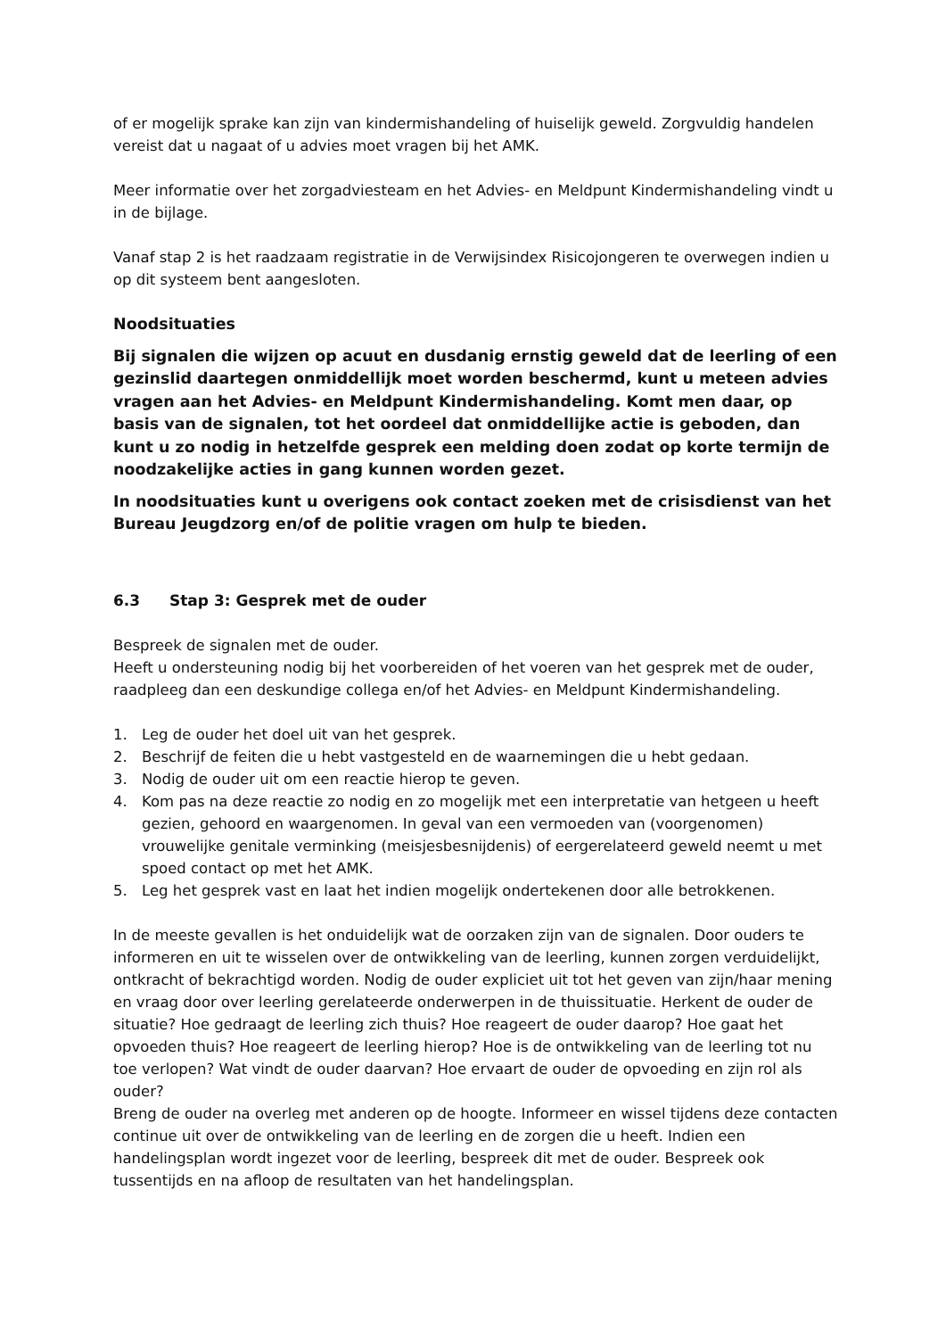of er mogelijk sprake kan zijn van kindermishandeling of huiselijk geweld. Zorgvuldig handelen vereist dat u nagaat of u advies moet vragen bij het AMK.
Meer informatie over het zorgadviesteam en het Advies- en Meldpunt Kindermishandeling vindt u in de bijlage.
Vanaf stap 2 is het raadzaam registratie in de Verwijsindex Risicojongeren te overwegen indien u op dit systeem bent aangesloten.
Noodsituaties
Bij signalen die wijzen op acuut en dusdanig ernstig geweld dat de leerling of een gezinslid daartegen onmiddellijk moet worden beschermd, kunt u meteen advies vragen aan het Advies- en Meldpunt Kindermishandeling. Komt men daar, op basis van de signalen, tot het oordeel dat onmiddellijke actie is geboden, dan kunt u zo nodig in hetzelfde gesprek een melding doen zodat op korte termijn de noodzakelijke acties in gang kunnen worden gezet.
In noodsituaties kunt u overigens ook contact zoeken met de crisisdienst van het Bureau Jeugdzorg en/of de politie vragen om hulp te bieden.
6.3 Stap 3: Gesprek met de ouder
Bespreek de signalen met de ouder.
Heeft u ondersteuning nodig bij het voorbereiden of het voeren van het gesprek met de ouder, raadpleeg dan een deskundige collega en/of het Advies- en Meldpunt Kindermishandeling.
1. Leg de ouder het doel uit van het gesprek.
2. Beschrijf de feiten die u hebt vastgesteld en de waarnemingen die u hebt gedaan.
3. Nodig de ouder uit om een reactie hierop te geven.
4. Kom pas na deze reactie zo nodig en zo mogelijk met een interpretatie van hetgeen u heeft gezien, gehoord en waargenomen. In geval van een vermoeden van (voorgenomen) vrouwelijke genitale verminking (meisjesbesnijdenis) of eergerelateerd geweld neemt u met spoed contact op met het AMK.
5. Leg het gesprek vast en laat het indien mogelijk ondertekenen door alle betrokkenen.
In de meeste gevallen is het onduidelijk wat de oorzaken zijn van de signalen. Door ouders te informeren en uit te wisselen over de ontwikkeling van de leerling, kunnen zorgen verduidelijkt, ontkracht of bekrachtigd worden. Nodig de ouder expliciet uit tot het geven van zijn/haar mening en vraag door over leerling gerelateerde onderwerpen in de thuissituatie. Herkent de ouder de situatie? Hoe gedraagt de leerling zich thuis? Hoe reageert de ouder daarop? Hoe gaat het opvoeden thuis? Hoe reageert de leerling hierop? Hoe is de ontwikkeling van de leerling tot nu toe verlopen? Wat vindt de ouder daarvan? Hoe ervaart de ouder de opvoeding en zijn rol als ouder?
Breng de ouder na overleg met anderen op de hoogte. Informeer en wissel tijdens deze contacten continue uit over de ontwikkeling van de leerling en de zorgen die u heeft. Indien een handelingsplan wordt ingezet voor de leerling, bespreek dit met de ouder. Bespreek ook tussentijds en na afloop de resultaten van het handelingsplan.